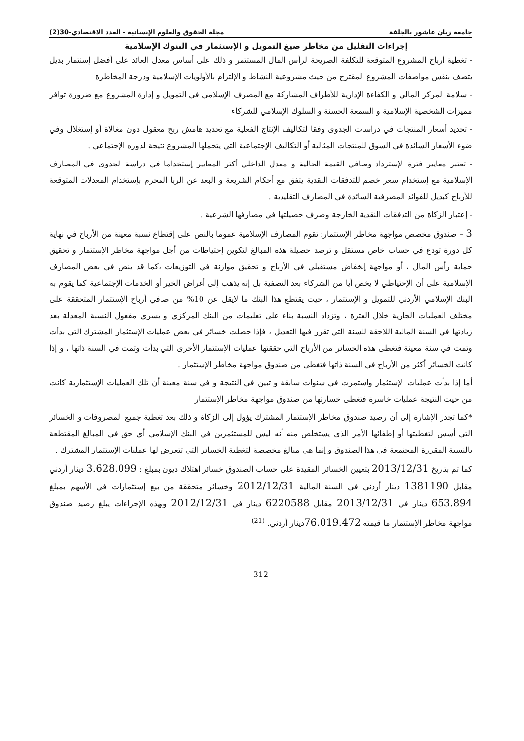جامعة زيان عاشور بالجلفة مجلة الحقوق والعلوم الإنسانية - العدد الاقتصادي-30(2)
إجراءات التقليل من مخاطر صيغ التمويل و الإستثمار في البنوك الإسلامية
- تغطية أرباح المشروع المتوقعة للتكلفة الصريحة لرأس المال المستثمر و ذلك على أساس معدل العائد على أفضل إستثمار بديل يتصف بنفس مواصفات المشروع المقترح من حيث مشروعية النشاط و الإلتزام بالأولويات الإسلامية ودرجة المخاطرة
- سلامة المركز المالي و الكفاءة الإدارية للأطراف المشاركة مع المصرف الإسلامي في التمويل و إدارة المشروع مع ضرورة توافر مميزات الشخصية الإسلامية و السمعة الحسنة و السلوك الإسلامي للشركاء
- تحديد أسعار المنتجات في دراسات الجدوى وفقا لتكاليف الإنتاج الفعلية مع تحديد هامش ربح معقول دون مغالاة أو إستغلال وفي ضوء الأسعار السائدة في السوق للمنتجات المثالية أو التكاليف الإجتماعية التي يتحملها المشروع نتيجة لدوره الإجتماعي .
- تعتبر معايير فترة الإسترداد وصافي القيمة الحالية و معدل الداخلي أكثر المعايير إستخداما في دراسة الجدوى في المصارف الإسلامية مع إستخدام سعر خصم للتدفقات النقدية يتفق مع أحكام الشريعة و البعد عن الربا المحرم بإستخدام المعدلات المتوقعة للأرباح كبديل للفوائد المصرفية السائدة في المصارف التقليدية .
- إعتبار الزكاة من التدفقات النقدية الخارجة وصرف حصيلتها في مصارفها الشرعية .
3 – صندوق مخصص مواجهة مخاطر الإستثمار: تقوم المصارف الإسلامية عموما بالنص على إقتطاع نسبة معينة من الأرباح في نهاية كل دورة تودع في حساب خاص مستقل و ترصد حصيلة هذه المبالغ لتكوين إحتياطات من أجل مواجهة مخاطر الإستثمار و تحقيق حماية رأس المال ، أو مواجهة إنخفاض مستقبلي في الأرباح و تحقيق موازنة في التوزيعات ،كما قد ينص في بعض المصارف الإسلامية على أن الإحتياطي لا يخص أيا من الشركاء بعد التصفية بل إنه يذهب إلى أغراض الخير أو الخدمات الإجتماعية كما يقوم به البنك الإسلامي الأردني للتمويل و الإستثمار ، حيث يقتطع هذا البنك ما لايقل عن 10% من صافي أرباح الإستثمار المتحققة على مختلف العمليات الجارية خلال الفترة ، وتزداد النسبة بناء على تعليمات من البنك المركزي و يسري مفعول النسبة المعدلة بعد زيادتها في السنة المالية اللاحقة للسنة التي تقرر فيها التعديل ، فإذا حصلت خسائر في بعض عمليات الإستثمار المشترك التي بدأت وتمت في سنة معينة فتغطى هذه الخسائر من الأرباح التي حققتها عمليات الإستثمار الأخرى التي بدأت وتمت في السنة ذاتها ، و إذا كانت الخسائر أكثر من الأرباح في السنة ذاتها فتغطى من صندوق مواجهة مخاطر الإستثمار .
أما إذا بدأت عمليات الإستثمار واستمرت في سنوات سابقة و تبين في النتيجة و في سنة معينة أن تلك العمليات الإستثمارية كانت من حيث النتيجة عمليات خاسرة فتغطى خسارتها من صندوق مواجهة مخاطر الإستثمار
*كما تجدر الإشارة إلى أن رصيد صندوق مخاطر الإستثمار المشترك يؤول إلى الزكاة و ذلك بعد تغطية جميع المصروفات و الخسائر التي أسس لتغطيتها أو إطفائها الأمر الذي يستخلص منه أنه ليس للمستثمرين في البنك الإسلامي أي حق في المبالغ المقتطعة بالنسبة المقررة المجتمعة في هذا الصندوق و إنما هي مبالغ مخصصة لتغطية الخسائر التي تتعرض لها عمليات الإستثمار المشترك .
كما تم بتاريخ 2013/12/31 بتعيين الخسائر المقيدة على حساب الصندوق خسائر اهتلاك ديون بمبلغ : 3.628.099 دينار أردني مقابل 1381190 دينار أردني في السنة المالية 2012/12/31 وخسائر متحققة من بيع إستثمارات في الأسهم بمبلغ 653.894 دينار في 2013/12/31 مقابل 6220588 دينار في 2012/12/31 وبهذه الإجراءات يبلغ رصيد صندوق مواجهة مخاطر الإستثمار ما قيمته 76.019.472دينار أردني. <sup>(21)</sup>
312